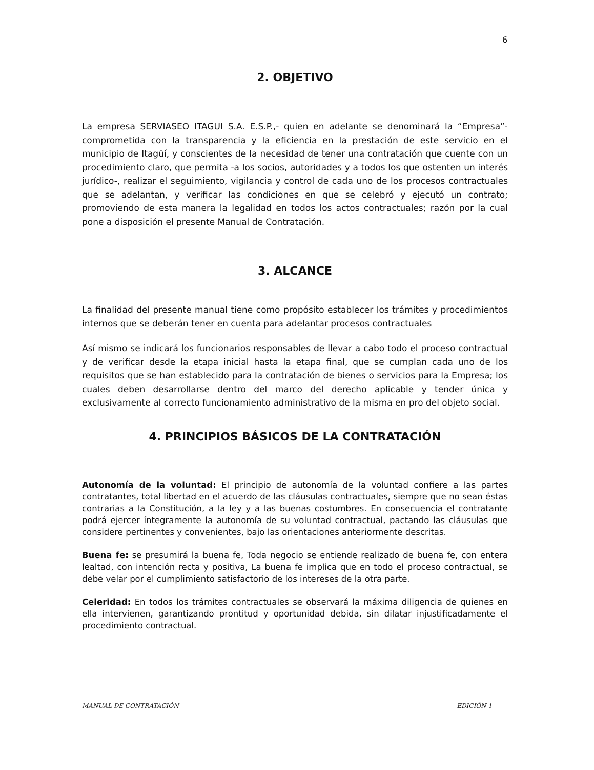6
2. OBJETIVO
La empresa SERVIASEO ITAGUI S.A. E.S.P.,- quien en adelante se denominará la “Empresa”- comprometida con la transparencia y la eficiencia en la prestación de este servicio en el municipio de Itagüí, y conscientes de la necesidad de tener una contratación que cuente con un procedimiento claro, que permita -a los socios, autoridades y a todos los que ostenten un interés jurídico-, realizar el seguimiento, vigilancia y control de cada uno de los procesos contractuales que se adelantan, y verificar las condiciones en que se celebró y ejecutó un contrato; promoviendo de esta manera la legalidad en todos los actos contractuales; razón por la cual pone a disposición el presente Manual de Contratación.
3. ALCANCE
La finalidad del presente manual tiene como propósito establecer los trámites y procedimientos internos que se deberán tener en cuenta para adelantar procesos contractuales
Así mismo se indicará los funcionarios responsables de llevar a cabo todo el proceso contractual y de verificar desde la etapa inicial hasta la etapa final, que se cumplan cada uno de los requisitos que se han establecido para la contratación de bienes o servicios para la Empresa; los cuales deben desarrollarse dentro del marco del derecho aplicable y tender única y exclusivamente al correcto funcionamiento administrativo de la misma en pro del objeto social.
4. PRINCIPIOS BÁSICOS DE LA CONTRATACIÓN
Autonomía de la voluntad: El principio de autonomía de la voluntad confiere a las partes contratantes, total libertad en el acuerdo de las cláusulas contractuales, siempre que no sean éstas contrarias a la Constitución, a la ley y a las buenas costumbres. En consecuencia el contratante podrá ejercer íntegramente la autonomía de su voluntad contractual, pactando las cláusulas que considere pertinentes y convenientes, bajo las orientaciones anteriormente descritas.
Buena fe: se presumirá la buena fe, Toda negocio se entiende realizado de buena fe, con entera lealtad, con intención recta y positiva, La buena fe implica que en todo el proceso contractual, se debe velar por el cumplimiento satisfactorio de los intereses de la otra parte.
Celeridad: En todos los trámites contractuales se observará la máxima diligencia de quienes en ella intervienen, garantizando prontitud y oportunidad debida, sin dilatar injustificadamente el procedimiento contractual.
MANUAL DE CONTRATACIÓN EDICIÓN 1